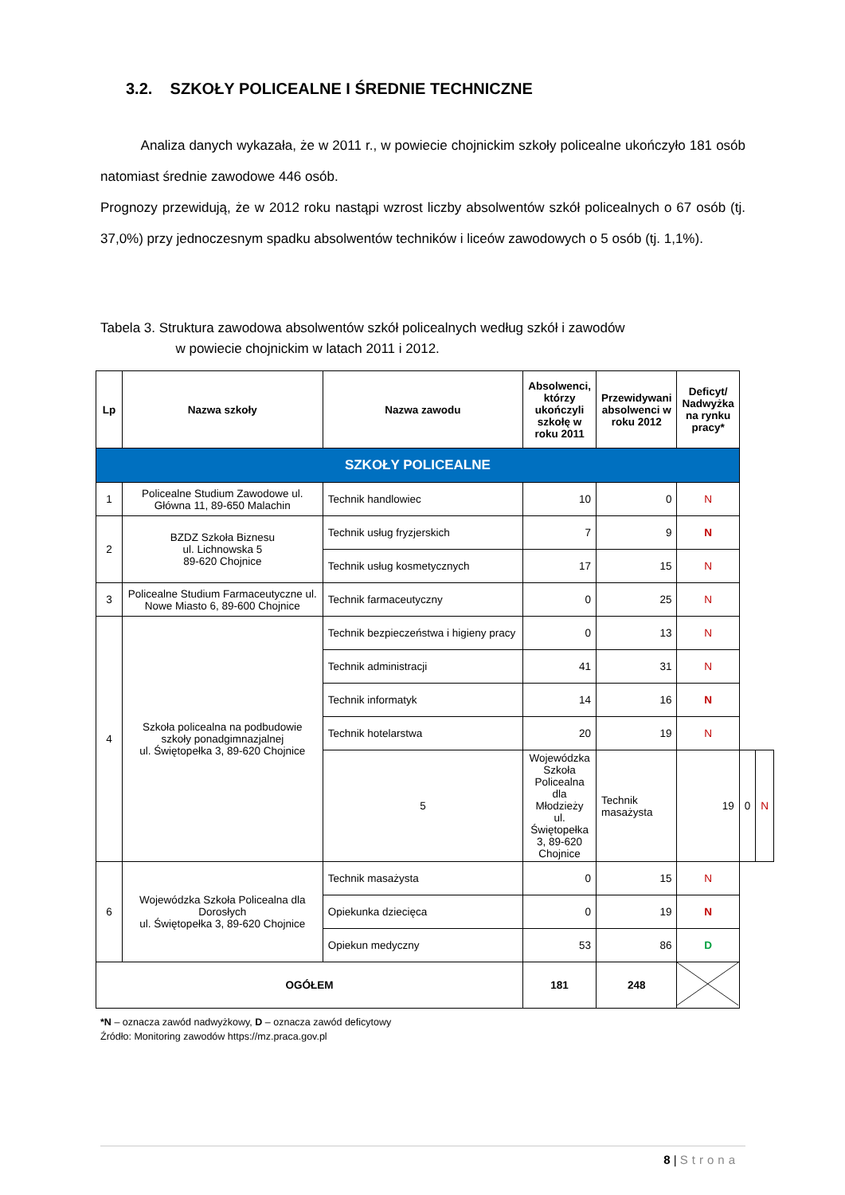3.2. SZKOŁY POLICEALNE I ŚREDNIE TECHNICZNE
Analiza danych wykazała, że w 2011 r., w powiecie chojnickim szkoły policealne ukończyło 181 osób natomiast średnie zawodowe 446 osób.
Prognozy przewidują, że w 2012 roku nastąpi wzrost liczby absolwentów szkół policealnych o 67 osób (tj. 37,0%) przy jednoczesnym spadku absolwentów techników i liceów zawodowych o 5 osób (tj. 1,1%).
Tabela 3. Struktura zawodowa absolwentów szkół policealnych według szkół i zawodów
w powiecie chojnickim w latach 2011 i 2012.
| Lp | Nazwa szkoły | Nazwa zawodu | Absolwenci, którzy ukończyli szkołę w roku 2011 | Przewidywani absolwenci w roku 2012 | Deficyt/ Nadwyżka na rynku pracy* | | |
| --- | --- | --- | --- | --- | --- | --- | --- |
| SZKOŁY POLICEALNE | | | | | | | |
| 1 | Policealne Studium Zawodowe ul. Główna 11, 89-650 Malachin | Technik handlowiec | 10 | 0 | N | | |
| 2 | BZDZ Szkoła Biznesu ul. Lichnowska 5 89-620 Chojnice | Technik usług fryzjerskich | 7 | 9 | N | | |
| | | Technik usług kosmetycznych | 17 | 15 | N | | |
| 3 | Policealne Studium Farmaceutyczne ul. Nowe Miasto 6, 89-600 Chojnice | Technik farmaceutyczny | 0 | 25 | N | | |
| 4 | Szkoła policealna na podbudowie szkoły ponadgimnazjalnej ul. Świętopełka 3, 89-620 Chojnice | Technik bezpieczeństwa i higieny pracy | 0 | 13 | N | | |
| | | Technik administracji | 41 | 31 | N | | |
| | | Technik informatyk | 14 | 16 | N | | |
| | | Technik hotelarstwa | 20 | 19 | N | | |
| | | 5 | Wojewódzka Szkoła Policealna dla Młodzieży ul. Świętopełka 3, 89-620 Chojnice | Technik masażysta | 19 | 0 | N |
| 6 | Wojewódzka Szkoła Policealna dla Dorosłych ul. Świętopełka 3, 89-620 Chojnice | Technik masażysta | 0 | 15 | N | | |
| | | Opiekunka dziecięca | 0 | 19 | N | | |
| | | Opiekun medyczny | 53 | 86 | D | | |
| OGÓŁEM | | | 181 | 248 | | | |
*N – oznacza zawód nadwyżkowy, D – oznacza zawód deficytowy
Źródło: Monitoring zawodów https://mz.praca.gov.pl
8 | Strona